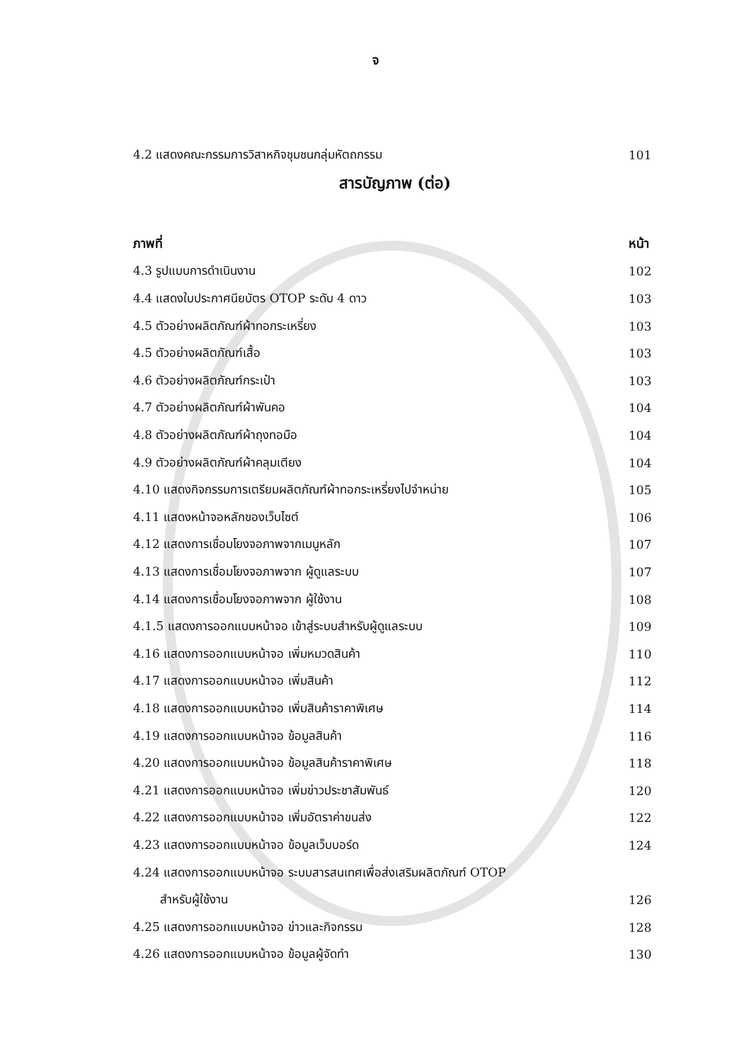จ
4.2 แสดงคณะกรรมการวิสาหกิจชุมชนกลุ่มหัตถกรรม 101
สารบัญภาพ (ต่อ)
ภาพที่ หน้า
4.3 รูปแบบการดำเนินงาน 102
4.4 แสดงใบประกาศนียบัตร OTOP ระดับ 4 ดาว 103
4.5 ตัวอย่างผลิตภัณฑ์ผ้าทอกระเหรี่ยง 103
4.5 ตัวอย่างผลิตภัณฑ์เสื้อ 103
4.6 ตัวอย่างผลิตภัณฑ์กระเป๋า 103
4.7 ตัวอย่างผลิตภัณฑ์ผ้าพันคอ 104
4.8 ตัวอย่างผลิตภัณฑ์ผ้าถุงทอมือ 104
4.9 ตัวอย่างผลิตภัณฑ์ผ้าคลุมเตียง 104
4.10 แสดงกิจกรรมการเตรียมผลิตภัณฑ์ผ้าทอกระเหรี่ยงไปจำหน่าย 105
4.11 แสดงหน้าจอหลักของเว็บไซต์ 106
4.12 แสดงการเชื่อมโยงจอภาพจากเมนูหลัก 107
4.13 แสดงการเชื่อมโยงจอภาพจาก ผู้ดูแลระบบ 107
4.14 แสดงการเชื่อมโยงจอภาพจาก ผู้ใช้งาน 108
4.1.5 แสดงการออกแบบหน้าจอ เข้าสู่ระบบสำหรับผู้ดูแลระบบ 109
4.16 แสดงการออกแบบหน้าจอ เพิ่มหมวดสินค้า 110
4.17 แสดงการออกแบบหน้าจอ เพิ่มสินค้า 112
4.18 แสดงการออกแบบหน้าจอ เพิ่มสินค้าราคาพิเศษ 114
4.19 แสดงการออกแบบหน้าจอ ข้อมูลสินค้า 116
4.20 แสดงการออกแบบหน้าจอ ข้อมูลสินค้าราคาพิเศษ 118
4.21 แสดงการออกแบบหน้าจอ เพิ่มข่าวประชาสัมพันธ์ 120
4.22 แสดงการออกแบบหน้าจอ เพิ่มอัตราค่าขนส่ง 122
4.23 แสดงการออกแบบหน้าจอ ข้อมูลเว็บบอร์ด 124
4.24 แสดงการออกแบบหน้าจอ ระบบสารสนเทศเพื่อส่งเสริมผลิตภัณฑ์ OTOP
สำหรับผู้ใช้งาน 126
4.25 แสดงการออกแบบหน้าจอ ข่าวและกิจกรรม 128
4.26 แสดงการออกแบบหน้าจอ ข้อมูลผู้จัดทำ 130